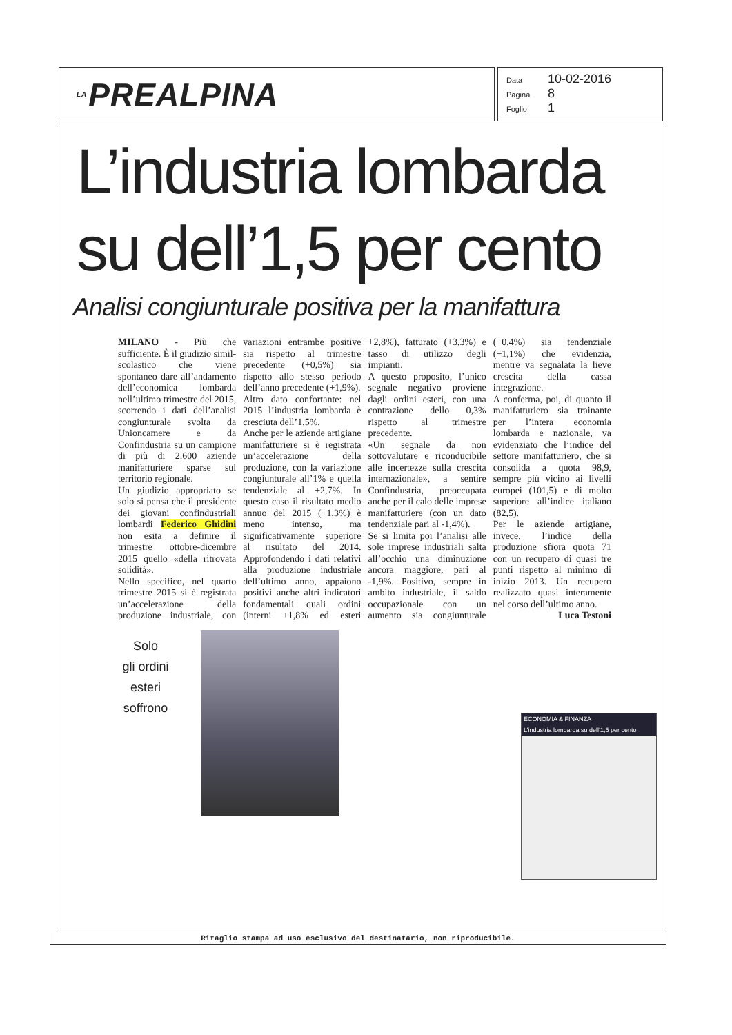LA PREALPINA
Data 10-02-2016
Pagina 8
Foglio 1
L’industria lombarda
su dell’1,5 per cento
Analisi congiunturale positiva per la manifattura
MILANO - Più che sufficiente. È il giudizio simil-scolastico che viene spontaneo dare all’andamento dell’economica lombarda nell’ultimo trimestre del 2015, scorrendo i dati dell’analisi congiunturale svolta da Unioncamere e da Confindustria su un campione di più di 2.600 aziende manifatturiere sparse sul territorio regionale.
Un giudizio appropriato se solo si pensa che il presidente dei giovani confindustriali lombardi Federico Ghidini non esita a definire il trimestre ottobre-dicembre 2015 quello «della ritrovata solidità».
Nello specifico, nel quarto trimestre 2015 si è registrata un’accelerazione della produzione industriale, con variazioni entrambe positive sia rispetto al trimestre precedente (+0,5%) sia rispetto allo stesso periodo dell’anno precedente (+1,9%).
Altro dato confortante: nel 2015 l’industria lombarda è cresciuta dell’1,5%.
Anche per le aziende artigiane manifatturiere si è registrata un’accelerazione della produzione, con la variazione congiunturale all’1% e quella tendenziale al +2,7%. In questo caso il risultato medio annuo del 2015 (+1,3%) è meno intenso, ma significativamente superiore al risultato del 2014. Approfondendo i dati relativi alla produzione industriale dell’ultimo anno, appaiono positivi anche altri indicatori fondamentali quali ordini (interni +1,8% ed esteri +2,8%), fatturato (+3,3%) e tasso di utilizzo degli impianti.
A questo proposito, l’unico segnale negativo proviene dagli ordini esteri, con una contrazione dello 0,3% rispetto al trimestre precedente.
«Un segnale da non sottovalutare e riconducibile alle incertezze sulla crescita internazionale», a sentire Confindustria, preoccupata anche per il calo delle imprese manifatturiere (con un dato tendenziale pari al -1,4%).
Se si limita poi l’analisi alle sole imprese industriali salta all’occhio una diminuzione ancora maggiore, pari al -1,9%. Positivo, sempre in ambito industriale, il saldo occupazionale con un aumento sia congiunturale (+0,4%) sia tendenziale (+1,1%) che evidenzia, mentre va segnalata la lieve crescita della cassa integrazione.
A conferma, poi, di quanto il manifatturiero sia trainante per l’intera economia lombarda e nazionale, va evidenziato che l’indice del settore manifatturiero, che si consolida a quota 98,9, sempre più vicino ai livelli europei (101,5) e di molto superiore all’indice italiano (82,5).
Per le aziende artigiane, invece, l’indice della produzione sfiora quota 71 con un recupero di quasi tre punti rispetto al minimo di inizio 2013. Un recupero realizzato quasi interamente nel corso dell’ultimo anno.
Luca Testoni
Solo
gli ordini
esteri
soffrono
ECONOMIA & FINANZA
L’industria lombarda su dell’1,5 per cento
Ritaglio stampa ad uso esclusivo del destinatario, non riproducibile.